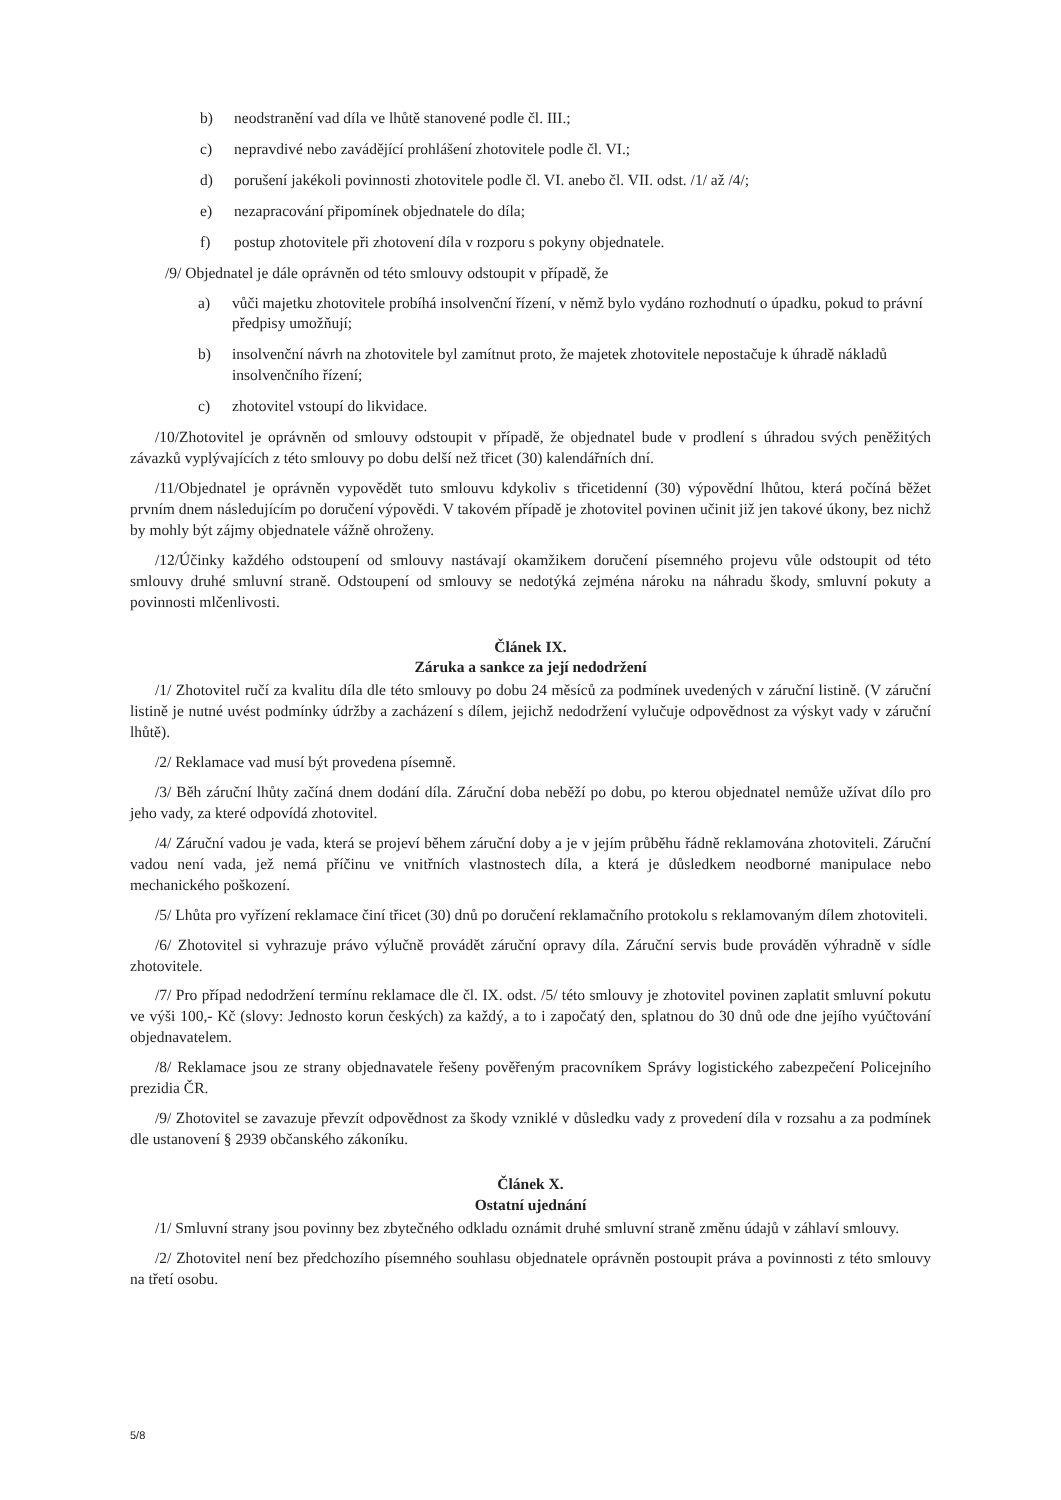b) neodstranění vad díla ve lhůtě stanovené podle čl. III.;
c) nepravdivé nebo zavádějící prohlášení zhotovitele podle čl. VI.;
d) porušení jakékoli povinnosti zhotovitele podle čl. VI. anebo čl. VII. odst. /1/ až /4/;
e) nezapracování připomínek objednatele do díla;
f) postup zhotovitele při zhotovení díla v rozporu s pokyny objednatele.
/9/ Objednatel je dále oprávněn od této smlouvy odstoupit v případě, že
a) vůči majetku zhotovitele probíhá insolvenční řízení, v němž bylo vydáno rozhodnutí o úpadku, pokud to právní předpisy umožňují;
b) insolvenční návrh na zhotovitele byl zamítnut proto, že majetek zhotovitele nepostačuje k úhradě nákladů insolvenčního řízení;
c) zhotovitel vstoupí do likvidace.
/10/Zhotovitel je oprávněn od smlouvy odstoupit v případě, že objednatel bude v prodlení s úhradou svých peněžitých závazků vyplývajících z této smlouvy po dobu delší než třicet (30) kalendářních dní.
/11/Objednatel je oprávněn vypovědět tuto smlouvu kdykoliv s třicetidenní (30) výpovědní lhůtou, která počíná běžet prvním dnem následujícím po doručení výpovědi. V takovém případě je zhotovitel povinen učinit již jen takové úkony, bez nichž by mohly být zájmy objednatele vážně ohroženy.
/12/Účinky každého odstoupení od smlouvy nastávají okamžikem doručení písemného projevu vůle odstoupit od této smlouvy druhé smluvní straně. Odstoupení od smlouvy se nedotýká zejména nároku na náhradu škody, smluvní pokuty a povinnosti mlčenlivosti.
Článek IX.
Záruka a sankce za její nedodržení
/1/ Zhotovitel ručí za kvalitu díla dle této smlouvy po dobu 24 měsíců za podmínek uvedených v záruční listině. (V záruční listině je nutné uvést podmínky údržby a zacházení s dílem, jejichž nedodržení vylučuje odpovědnost za výskyt vady v záruční lhůtě).
/2/ Reklamace vad musí být provedena písemně.
/3/ Běh záruční lhůty začíná dnem dodání díla. Záruční doba neběží po dobu, po kterou objednatel nemůže užívat dílo pro jeho vady, za které odpovídá zhotovitel.
/4/ Záruční vadou je vada, která se projeví během záruční doby a je v jejím průběhu řádně reklamována zhotoviteli. Záruční vadou není vada, jež nemá příčinu ve vnitřních vlastnostech díla, a která je důsledkem neodborné manipulace nebo mechanického poškození.
/5/ Lhůta pro vyřízení reklamace činí třicet (30) dnů po doručení reklamačního protokolu s reklamovaným dílem zhotoviteli.
/6/ Zhotovitel si vyhrazuje právo výlučně provádět záruční opravy díla. Záruční servis bude prováděn výhradně v sídle zhotovitele.
/7/ Pro případ nedodržení termínu reklamace dle čl. IX. odst. /5/ této smlouvy je zhotovitel povinen zaplatit smluvní pokutu ve výši 100,- Kč (slovy: Jednosto korun českých) za každý, a to i započatý den, splatnou do 30 dnů ode dne jejího vyúčtování objednavatelem.
/8/ Reklamace jsou ze strany objednavatele řešeny pověřeným pracovníkem Správy logistického zabezpečení Policejního prezidia ČR.
/9/ Zhotovitel se zavazuje převzít odpovědnost za škody vzniklé v důsledku vady z provedení díla v rozsahu a za podmínek dle ustanovení § 2939 občanského zákoníku.
Článek X.
Ostatní ujednání
/1/ Smluvní strany jsou povinny bez zbytečného odkladu oznámit druhé smluvní straně změnu údajů v záhlaví smlouvy.
/2/ Zhotovitel není bez předchozího písemného souhlasu objednatele oprávněn postoupit práva a povinnosti z této smlouvy na třetí osobu.
5/8